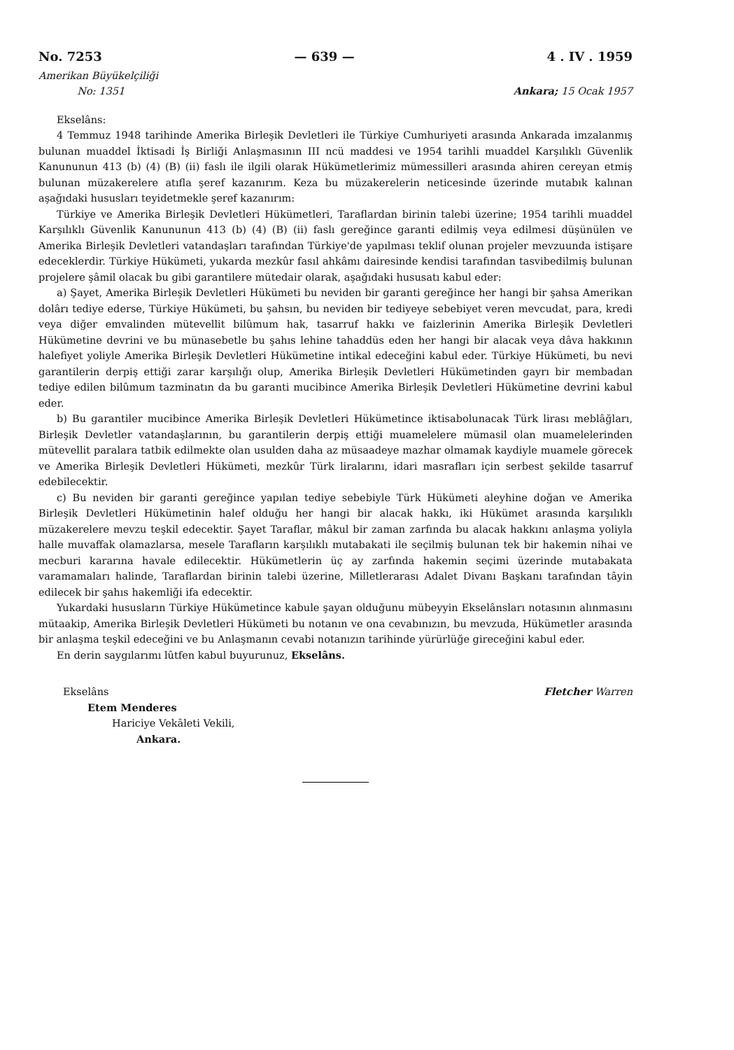No. 7253 — 639 — 4 . IV . 1959
Amerikan Büyükelçiliği
No: 1351
Ankara; 15 Ocak 1957
Ekselâns:
4 Temmuz 1948 tarihinde Amerika Birleşik Devletleri ile Türkiye Cumhuriyeti arasında Ankarada imzalanmış bulunan muaddel İktisadi İş Birliği Anlaşmasının III ncü maddesi ve 1954 tarihli muaddel Karşılıklı Güvenlik Kanununun 413 (b) (4) (B) (ii) faslı ile ilgili olarak Hükümetlerimiz mümessilleri arasında ahiren cereyan etmiş bulunan müzakerelere atıfla şeref kazanırım. Keza bu müzakerelerin neticesinde üzerinde mutabık kalınan aşağıdaki hususları teyidetmekle şeref kazanırım:
Türkiye ve Amerika Birleşik Devletleri Hükümetleri, Taraflardan birinin talebi üzerine; 1954 tarihli muaddel Karşılıklı Güvenlik Kanununun 413 (b) (4) (B) (ii) faslı gereğince garanti edilmiş veya edilmesi düşünülen ve Amerika Birleşik Devletleri vatandaşları tarafından Türkiye'de yapılması teklif olunan projeler mevzuunda istişare edeceklerdir. Türkiye Hükümeti, yukarda mezkûr fasıl ahkâmı dairesinde kendisi tarafından tasvibedilmiş bulunan projelere şâmil olacak bu gibi garantilere mütedair olarak, aşağıdaki hususatı kabul eder:
a) Şayet, Amerika Birleşik Devletleri Hükümeti bu neviden bir garanti gereğince her hangi bir şahsa Amerikan dolârı tediye ederse, Türkiye Hükümeti, bu şahsın, bu neviden bir tediyeye sebebiyet veren mevcudat, para, kredi veya diğer emvalinden mütevellit bilûmum hak, tasarruf hakkı ve faizlerinin Amerika Birleşik Devletleri Hükümetine devrini ve bu münasebetle bu şahıs lehine tahaddüs eden her hangi bir alacak veya dâva hakkının halefiyet yoliyle Amerika Birleşik Devletleri Hükümetine intikal edeceğini kabul eder. Türkiye Hükümeti, bu nevi garantilerin derpiş ettiği zarar karşılığı olup, Amerika Birleşik Devletleri Hükümetinden gayrı bir membadan tediye edilen bilûmum tazminatın da bu garanti mucibince Amerika Birleşik Devletleri Hükümetine devrini kabul eder.
b) Bu garantiler mucibince Amerika Birleşik Devletleri Hükümetince iktisabolunacak Türk lirası meblâğları, Birleşik Devletler vatandaşlarının, bu garantilerin derpiş ettiği muamelelere mümasil olan muamelelerinden mütevellit paralara tatbik edilmekte olan usulden daha az müsaadeye mazhar olmamak kaydiyle muamele görecek ve Amerika Birleşik Devletleri Hükümeti, mezkûr Türk liralarını, idari masrafları için serbest şekilde tasarruf edebilecektir.
c) Bu neviden bir garanti gereğince yapılan tediye sebebiyle Türk Hükümeti aleyhine doğan ve Amerika Birleşik Devletleri Hükümetinin halef olduğu her hangi bir alacak hakkı, iki Hükümet arasında karşılıklı müzakerelere mevzu teşkil edecektir. Şayet Taraflar, mâkul bir zaman zarfında bu alacak hakkını anlaşma yoliyla halle muvaffak olamazlarsa, mesele Tarafların karşılıklı mutabakati ile seçilmiş bulunan tek bir hakemin nihai ve mecburi kararına havale edilecektir. Hükümetlerin üç ay zarfında hakemin seçimi üzerinde mutabakata varamamaları halinde, Taraflardan birinin talebi üzerine, Milletlerarası Adalet Divanı Başkanı tarafından tâyin edilecek bir şahıs hakemliği ifa edecektir.
Yukardaki hususların Türkiye Hükümetince kabule şayan olduğunu mübeyyin Ekselânsları notasının alınmasını mütaakip, Amerika Birleşik Devletleri Hükümeti bu notanın ve ona cevabınızın, bu mevzuda, Hükümetler arasında bir anlaşma teşkil edeceğini ve bu Anlaşmanın cevabi notanızın tarihinde yürürlüğe gireceğini kabul eder.
En derin saygılarımı lûtfen kabul buyurunuz, Ekselâns.
Ekselâns
Etem Menderes
Hariciye Vekâleti Vekili,
Ankara.
Fletcher Warren